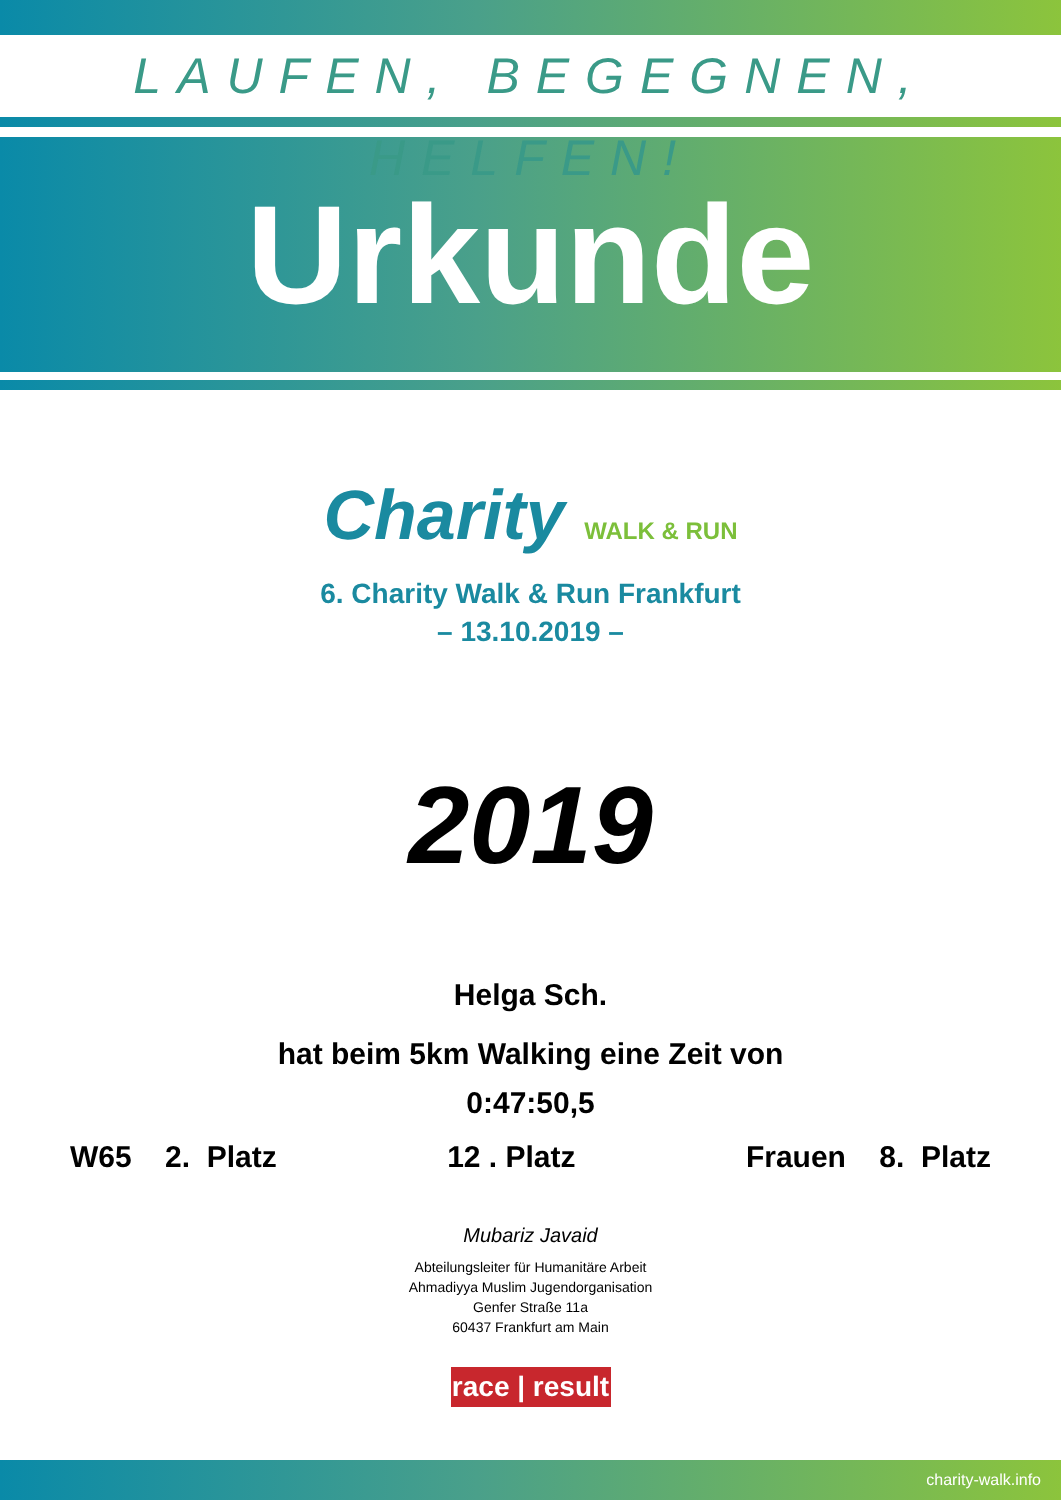LAUFEN, BEGEGNEN, HELFEN!
Urkunde
Charity WALK & RUN
6. Charity Walk & Run Frankfurt
– 13.10.2019 –
2019
Helga Sch.
hat beim 5km Walking eine Zeit von
0:47:50,5
W65 2. Platz 12 . Platz Frauen 8. Platz
Mubariz Javaid
Abteilungsleiter für Humanitäre Arbeit
Ahmadiyya Muslim Jugendorganisation
Genfer Straße 11a
60437 Frankfurt am Main
race | result
charity-walk.info